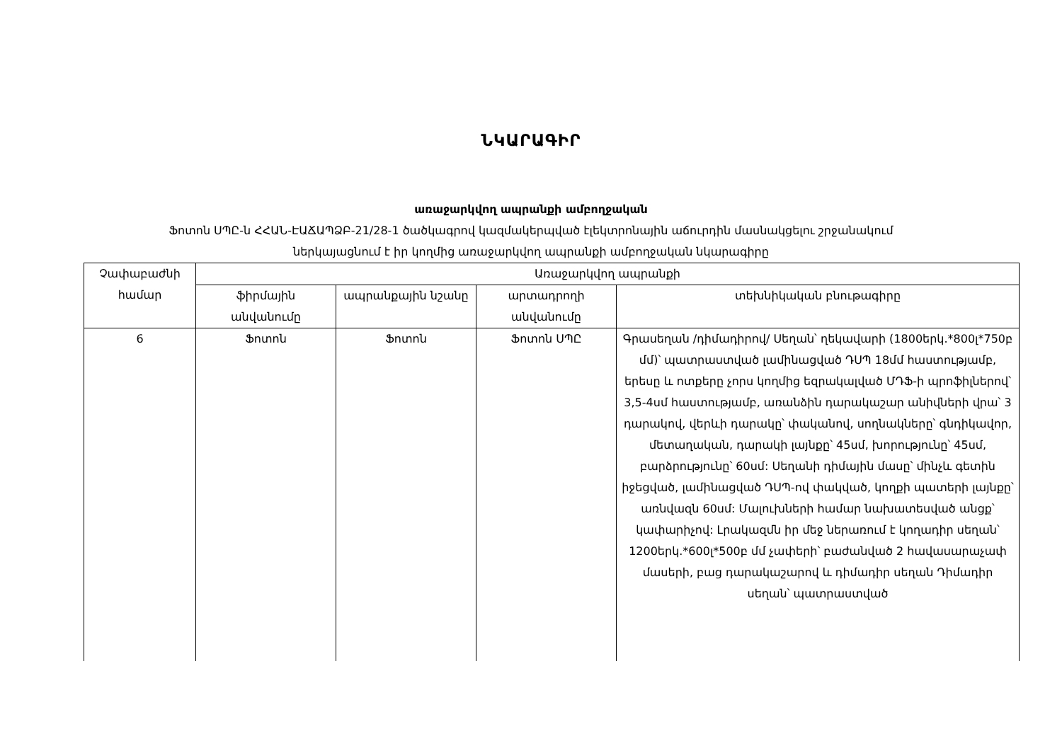ՆԿԱՐԱԳԻՐ
առաջարկվող ապրանքի ամբողջական
Ֆոտոն ՍՊԸ-ն ՀՀԱՆ-ԷԱՃԱՊՁԲ-21/28-1 ծածկագրով կազմակերպված էլեկտրոնային աճուրդին մասնակցելու շրջանակում
ներկայացնում է իր կողմից առաջարկվող ապրանքի ամբողջական նկարագիրը
| Չափաբաժնի համար | Առաջարկվող ապրանքի | | | |
| --- | --- | --- | --- | --- |
| | ֆիրմային անվանումը | ապրանքային նշանը | արտադրողի անվանումը | տեխնիկական բնութագիրը |
| 6 | Ֆոտոն | Ֆոտոն | Ֆոտոն ՍՊԸ | Գրասեղան /դիմադիրով/ Սեղան՝ ղեկավարի (1800երկ.*800լ*750բ մմ)՝ պատրաստված լամինացված ԴՍՊ 18մմ հաստությամբ, երեսը և ոտքերը չորս կողմից եզրակալված ՄԴՖ-ի պրոֆիլներով՝ 3,5-4սմ հաստությամբ, առանձին դարակաշար անիվների վրա՝ 3 դարակով, վերևի դարակը՝ փականով, սողնակները՝ գնդիկավոր, մետաղական, դարակի լայնքը՝ 45սմ, խորությունը՝ 45սմ, բարձրությունը՝ 60սմ: Սեղանի դիմային մասը՝ մինչև գետին իջեցված, լամինացված ԴՍՊ-ով փակված, կողքի պատերի լայնքը՝ առնվազն 60սմ: Մալուխների համար նախատեսված անցք՝ կափարիչով: Լրակազմն իր մեջ ներառում է կողադիր սեղան՝ 1200երկ.*600լ*500բ մմ չափերի՝ բաժանված 2 հավասարաչափ մասերի, բաց դարակաշարով և դիմադիր սեղան Դիմադիր սեղան՝ պատրաստված |